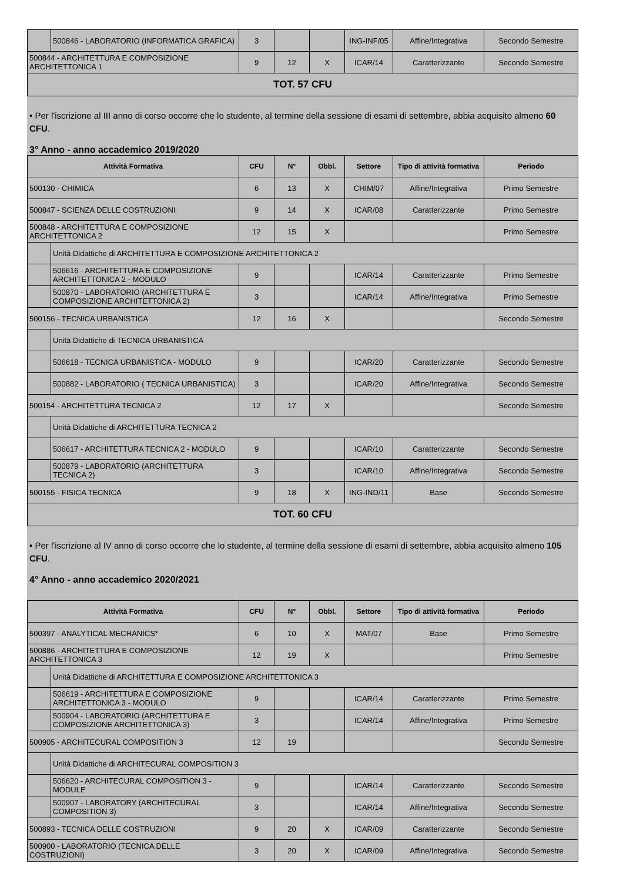| | 500846 - LABORATORIO (INFORMATICA GRAFICA) | 3 | | | ING-INF/05 | Affine/Integrativa | Secondo Semestre |
| 500844 - ARCHITETTURA E COMPOSIZIONE ARCHITETTONICA 1 | | 9 | 12 | X | ICAR/14 | Caratterizzante | Secondo Semestre |
| TOT. 57 CFU | | | | | | | |
• Per l'iscrizione al III anno di corso occorre che lo studente, al termine della sessione di esami di settembre, abbia acquisito almeno 60 CFU.
3° Anno - anno accademico 2019/2020
| Attività Formativa | | CFU | N° | Obbl. | Settore | Tipo di attività formativa | Periodo |
| --- | --- | --- | --- | --- | --- | --- | --- |
| 500130 - CHIMICA | | 6 | 13 | X | CHIM/07 | Affine/Integrativa | Primo Semestre |
| 500847 - SCIENZA DELLE COSTRUZIONI | | 9 | 14 | X | ICAR/08 | Caratterizzante | Primo Semestre |
| 500848 - ARCHITETTURA E COMPOSIZIONE ARCHITETTONICA 2 | | 12 | 15 | X | | | Primo Semestre |
| | Unità Didattiche di ARCHITETTURA E COMPOSIZIONE ARCHITETTONICA 2 | | | | | | |
| | 506616 - ARCHITETTURA E COMPOSIZIONE ARCHITETTONICA 2 - MODULO | 9 | | | ICAR/14 | Caratterizzante | Primo Semestre |
| | 500870 - LABORATORIO (ARCHITETTURA E COMPOSIZIONE ARCHITETTONICA 2) | 3 | | | ICAR/14 | Affine/Integrativa | Primo Semestre |
| 500156 - TECNICA URBANISTICA | | 12 | 16 | X | | | Secondo Semestre |
| | Unità Didattiche di TECNICA URBANISTICA | | | | | | |
| | 506618 - TECNICA URBANISTICA - MODULO | 9 | | | ICAR/20 | Caratterizzante | Secondo Semestre |
| | 500882 - LABORATORIO ( TECNICA URBANISTICA) | 3 | | | ICAR/20 | Affine/Integrativa | Secondo Semestre |
| 500154 - ARCHITETTURA TECNICA 2 | | 12 | 17 | X | | | Secondo Semestre |
| | Unità Didattiche di ARCHITETTURA TECNICA 2 | | | | | | |
| | 506617 - ARCHITETTURA TECNICA 2 - MODULO | 9 | | | ICAR/10 | Caratterizzante | Secondo Semestre |
| | 500879 - LABORATORIO (ARCHITETTURA TECNICA 2) | 3 | | | ICAR/10 | Affine/Integrativa | Secondo Semestre |
| 500155 - FISICA TECNICA | | 9 | 18 | X | ING-IND/11 | Base | Secondo Semestre |
| TOT. 60 CFU | | | | | | | |
• Per l'iscrizione al IV anno di corso occorre che lo studente, al termine della sessione di esami di settembre, abbia acquisito almeno 105 CFU.
4° Anno - anno accademico 2020/2021
| Attività Formativa | | CFU | N° | Obbl. | Settore | Tipo di attività formativa | Periodo |
| --- | --- | --- | --- | --- | --- | --- | --- |
| 500397 - ANALYTICAL MECHANICS* | | 6 | 10 | X | MAT/07 | Base | Primo Semestre |
| 500886 - ARCHITETTURA E COMPOSIZIONE ARCHITETTONICA 3 | | 12 | 19 | X | | | Primo Semestre |
| | Unità Didattiche di ARCHITETTURA E COMPOSIZIONE ARCHITETTONICA 3 | | | | | | |
| | 506619 - ARCHITETTURA E COMPOSIZIONE ARCHITETTONICA 3 - MODULO | 9 | | | ICAR/14 | Caratterizzante | Primo Semestre |
| | 500904 - LABORATORIO (ARCHITETTURA E COMPOSIZIONE ARCHITETTONICA 3) | 3 | | | ICAR/14 | Affine/Integrativa | Primo Semestre |
| 500905 - ARCHITECURAL COMPOSITION 3 | | 12 | 19 | | | | Secondo Semestre |
| | Unità Didattiche di ARCHITECURAL COMPOSITION 3 | | | | | | |
| | 506620 - ARCHITECURAL COMPOSITION 3 - MODULE | 9 | | | ICAR/14 | Caratterizzante | Secondo Semestre |
| | 500907 - LABORATORY (ARCHITECURAL COMPOSITION 3) | 3 | | | ICAR/14 | Affine/Integrativa | Secondo Semestre |
| 500893 - TECNICA DELLE COSTRUZIONI | | 9 | 20 | X | ICAR/09 | Caratterizzante | Secondo Semestre |
| 500900 - LABORATORIO (TECNICA DELLE COSTRUZIONI) | | 3 | 20 | X | ICAR/09 | Affine/Integrativa | Secondo Semestre |